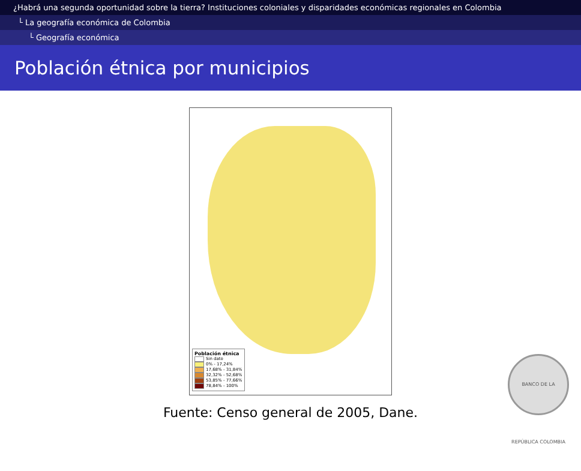¿Habrá una segunda oportunidad sobre la tierra? Instituciones coloniales y disparidades económicas regionales en Colombia
└ La geografía económica de Colombia
└ Geografía económica
Población étnica por municipios
Población étnica
Sin dato
0% - 17,24%
17,68% - 31,84%
32,32% - 52,68%
53,85% - 77,66%
78,84% - 100%
Fuente: Censo general de 2005, Dane.
BANCO DE LA REPÚBLICA COLOMBIA